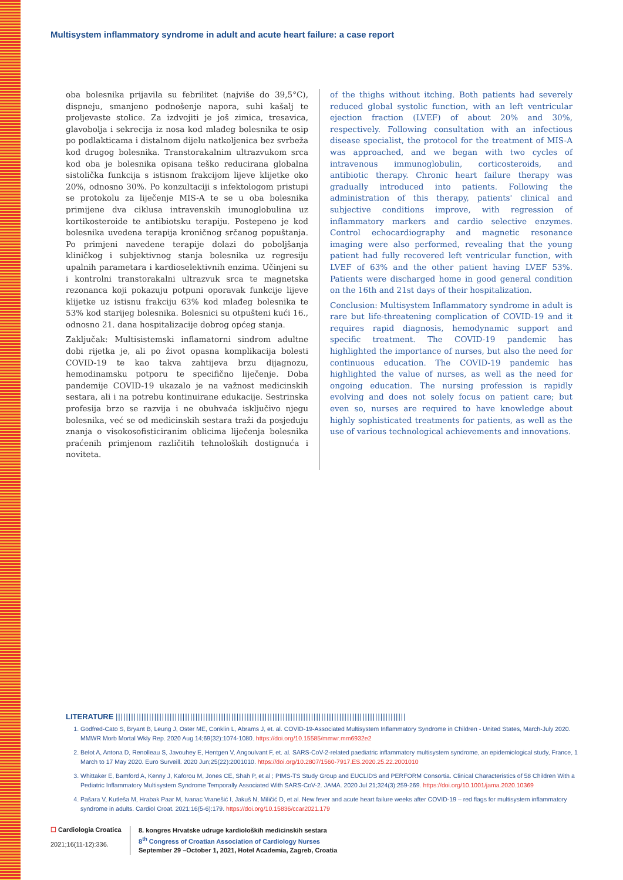Multisystem inflammatory syndrome in adult and acute heart failure: a case report
oba bolesnika prijavila su febrilitet (najviše do 39,5°C), dispneju, smanjeno podnošenje napora, suhi kašalj te proljevaste stolice. Za izdvojiti je još zimica, tresavica, glavobolja i sekrecija iz nosa kod mlađeg bolesnika te osip po podlakticama i distalnom dijelu natkoljenica bez svrbeža kod drugog bolesnika. Transtorakalnim ultrazvukom srca kod oba je bolesnika opisana teško reducirana globalna sistolička funkcija s istisnom frakcijom lijeve klijetke oko 20%, odnosno 30%. Po konzultaciji s infektologom pristupi se protokolu za liječenje MIS-A te se u oba bolesnika primijene dva ciklusa intravenskih imunoglobulina uz kortikosteroide te antibiotsku terapiju. Postepeno je kod bolesnika uvedena terapija kroničnog srčanog popuštanja. Po primjeni navedene terapije dolazi do poboljšanja kliničkog i subjektivnog stanja bolesnika uz regresiju upalnih parametara i kardioselektivnih enzima. Učinjeni su i kontrolni transtorakalni ultrazvuk srca te magnetska rezonanca koji pokazuju potpuni oporavak funkcije lijeve klijetke uz istisnu frakciju 63% kod mlađeg bolesnika te 53% kod starijeg bolesnika. Bolesnici su otpušteni kući 16., odnosno 21. dana hospitalizacije dobrog općeg stanja.
Zaključak: Multisistemski inflamatorni sindrom adultne dobi rijetka je, ali po život opasna komplikacija bolesti COVID-19 te kao takva zahtijeva brzu dijagnozu, hemodinamsku potporu te specifično liječenje. Doba pandemije COVID-19 ukazalo je na važnost medicinskih sestara, ali i na potrebu kontinuirane edukacije. Sestrinska profesija brzo se razvija i ne obuhvaća isključivo njegu bolesnika, već se od medicinskih sestara traži da posjeduju znanja o visokosofisticiranim oblicima liječenja bolesnika praćenih primjenom različitih tehnoloških dostignuća i noviteta.
of the thighs without itching. Both patients had severely reduced global systolic function, with an left ventricular ejection fraction (LVEF) of about 20% and 30%, respectively. Following consultation with an infectious disease specialist, the protocol for the treatment of MIS-A was approached, and we began with two cycles of intravenous immunoglobulin, corticosteroids, and antibiotic therapy. Chronic heart failure therapy was gradually introduced into patients. Following the administration of this therapy, patients' clinical and subjective conditions improve, with regression of inflammatory markers and cardio selective enzymes. Control echocardiography and magnetic resonance imaging were also performed, revealing that the young patient had fully recovered left ventricular function, with LVEF of 63% and the other patient having LVEF 53%. Patients were discharged home in good general condition on the 16th and 21st days of their hospitalization.
Conclusion: Multisystem Inflammatory syndrome in adult is rare but life-threatening complication of COVID-19 and it requires rapid diagnosis, hemodynamic support and specific treatment. The COVID-19 pandemic has highlighted the importance of nurses, but also the need for continuous education. The COVID-19 pandemic has highlighted the value of nurses, as well as the need for ongoing education. The nursing profession is rapidly evolving and does not solely focus on patient care; but even so, nurses are required to have knowledge about highly sophisticated treatments for patients, as well as the use of various technological achievements and innovations.
LITERATURE |||||||||||||||||||||||||||||||||||||||||||||||||||||||||||||||||||||||||||||||||||||||||||||||||||||||||||||||||
1. Godfred-Cato S, Bryant B, Leung J, Oster ME, Conklin L, Abrams J, et. al. COVID-19-Associated Multisystem Inflammatory Syndrome in Children - United States, March-July 2020. MMWR Morb Mortal Wkly Rep. 2020 Aug 14;69(32):1074-1080. https://doi.org/10.15585/mmwr.mm6932e2
2. Belot A, Antona D, Renolleau S, Javouhey E, Hentgen V, Angoulvant F, et. al. SARS-CoV-2-related paediatric inflammatory multisystem syndrome, an epidemiological study, France, 1 March to 17 May 2020. Euro Surveill. 2020 Jun;25(22):2001010. https://doi.org/10.2807/1560-7917.ES.2020.25.22.2001010
3. Whittaker E, Bamford A, Kenny J, Kaforou M, Jones CE, Shah P, et al ; PIMS-TS Study Group and EUCLIDS and PERFORM Consortia. Clinical Characteristics of 58 Children With a Pediatric Inflammatory Multisystem Syndrome Temporally Associated With SARS-CoV-2. JAMA. 2020 Jul 21;324(3):259-269. https://doi.org/10.1001/jama.2020.10369
4. Pašara V, Kutleša M, Hrabak Paar M, Ivanac Vranešić I, Jakuš N, Miličić D, et al. New fever and acute heart failure weeks after COVID-19 – red flags for multisystem inflammatory syndrome in adults. Cardiol Croat. 2021;16(5-6):179. https://doi.org/10.15836/ccar2021.179
☐ Cardiologia Croatica
2021;16(11-12):336.
8. kongres Hrvatske udruge kardioloških medicinskih sestara
8<sup>th</sup> Congress of Croatian Association of Cardiology Nurses
September 29 –October 1, 2021, Hotel Academia, Zagreb, Croatia